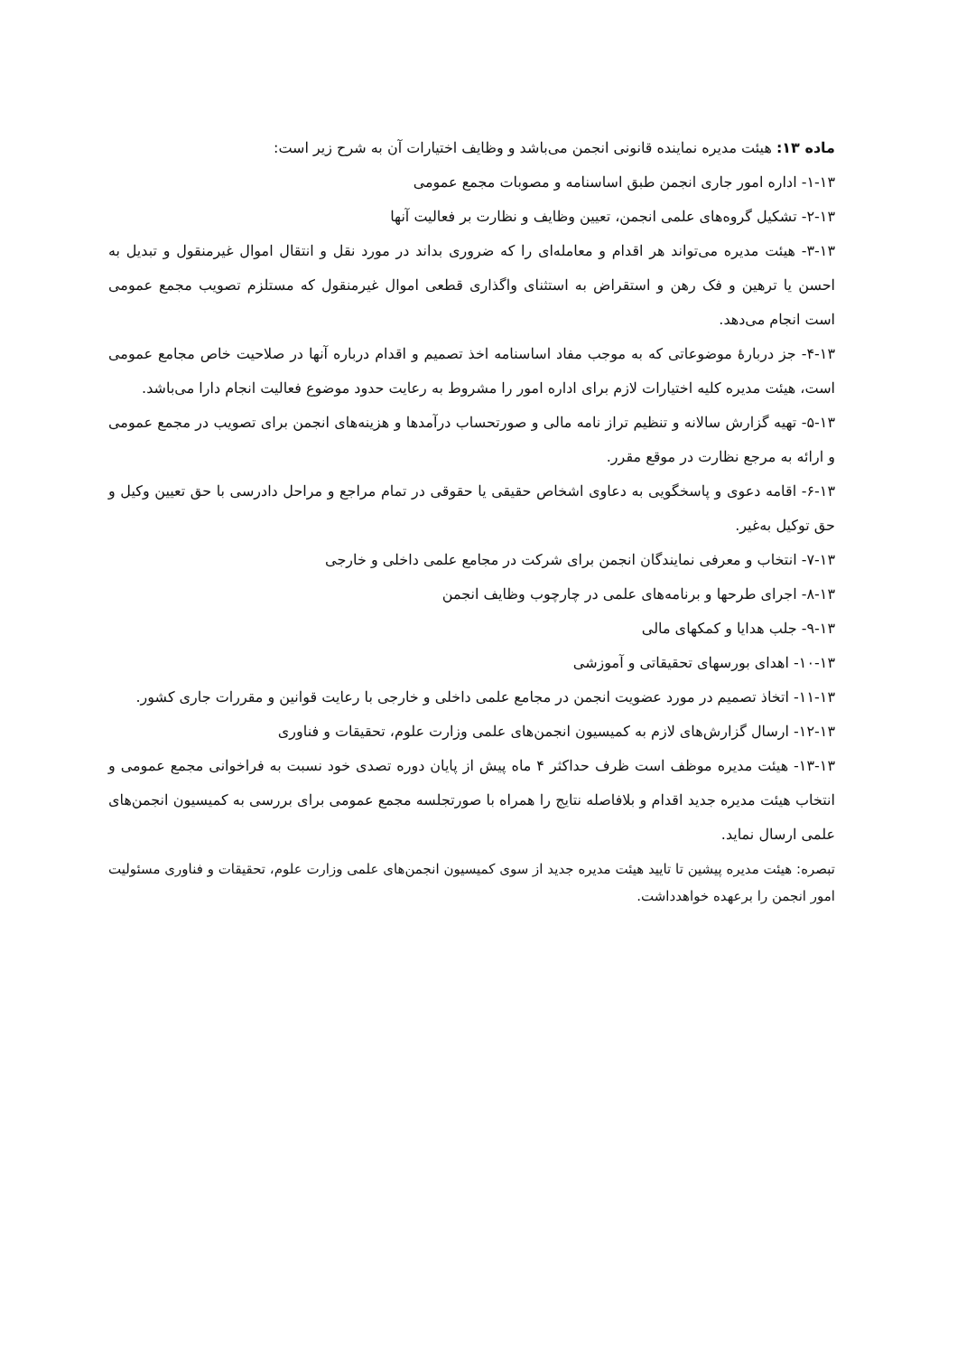ماده ۱۳: هیئت مدیره نماینده قانونی انجمن می‌باشد و وظایف اختیارات آن به شرح زیر است:
۱-۱۳- اداره امور جاری انجمن طبق اساسنامه و مصوبات مجمع عمومی
۲-۱۳- تشکیل گروه‌های علمی انجمن، تعیین وظایف و نظارت بر فعالیت آنها
۳-۱۳- هیئت مدیره می‌تواند هر اقدام و معامله‌ای را که ضروری بداند در مورد نقل و انتقال اموال غیرمنقول و تبدیل به احسن یا ترهین و فک رهن و استقراض به استثنای واگذاری قطعی اموال غیرمنقول که مستلزم تصویب مجمع عمومی است انجام می‌دهد.
۴-۱۳- جز دربارهٔ موضوعاتی که به موجب مفاد اساسنامه اخذ تصمیم و اقدام درباره آنها در صلاحیت خاص مجامع عمومی است، هیئت مدیره کلیه اختیارات لازم برای اداره امور را مشروط به رعایت حدود موضوع فعالیت انجام دارا می‌باشد.
۵-۱۳- تهیه گزارش سالانه و تنظیم تراز نامه مالی و صورتحساب درآمدها و هزینه‌های انجمن برای تصویب در مجمع عمومی و ارائه به مرجع نظارت در موقع مقرر.
۶-۱۳- اقامه دعوی و پاسخگویی به دعاوی اشخاص حقیقی یا حقوقی در تمام مراجع و مراحل دادرسی با حق تعیین وکیل و حق توکیل به‌غیر.
۷-۱۳- انتخاب و معرفی نمایندگان انجمن برای شرکت در مجامع علمی داخلی و خارجی
۸-۱۳- اجرای طرحها و برنامه‌های علمی در چارچوب وظایف انجمن
۹-۱۳- جلب هدایا و کمکهای مالی
۱۰-۱۳- اهدای بورسهای تحقیقاتی و آموزشی
۱۱-۱۳- اتخاذ تصمیم در مورد عضویت انجمن در مجامع علمی داخلی و خارجی با رعایت قوانین و مقررات جاری کشور.
۱۲-۱۳- ارسال گزارش‌های لازم به کمیسیون انجمن‌های علمی وزارت علوم، تحقیقات و فناوری
۱۳-۱۳- هیئت مدیره موظف است ظرف حداکثر ۴ ماه پیش از پایان دوره تصدی خود نسبت به فراخوانی مجمع عمومی و انتخاب هیئت مدیره جدید اقدام و بلافاصله نتایج را همراه با صورتجلسه مجمع عمومی برای بررسی به کمیسیون انجمن‌های علمی ارسال نماید.
تبصره: هیئت مدیره پیشین تا تایید هیئت مدیره جدید از سوی کمیسیون انجمن‌های علمی وزارت علوم، تحقیقات و فناوری مسئولیت امور انجمن را برعهده خواهدداشت.